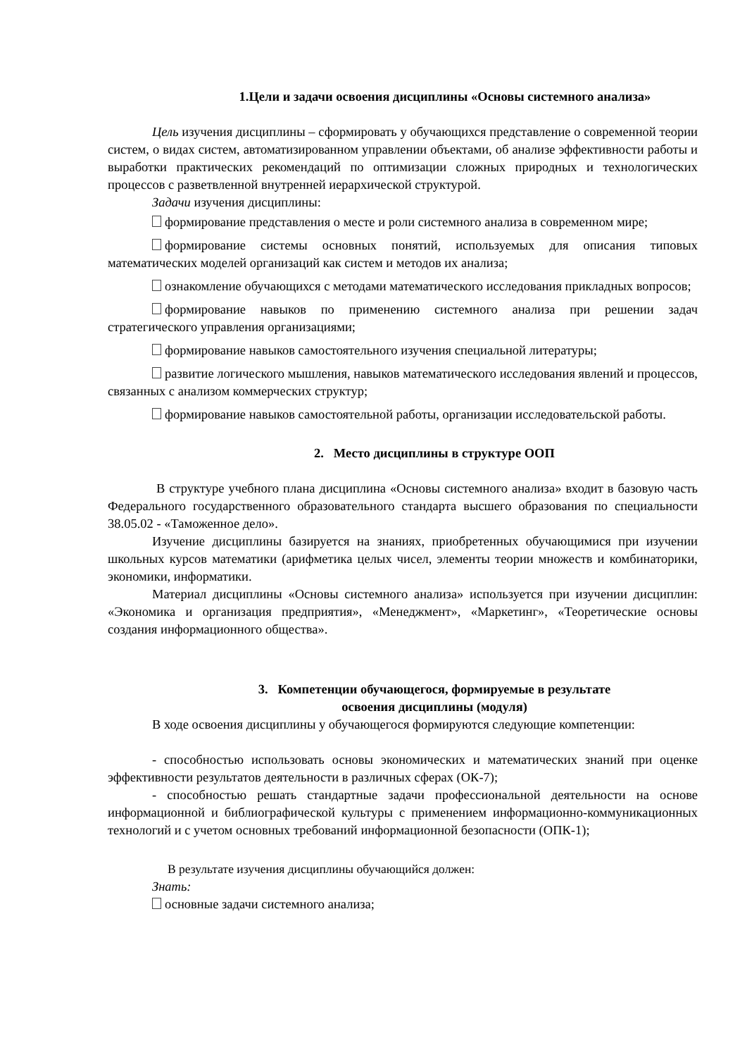1.Цели и задачи освоения дисциплины «Основы системного анализа»
Цель изучения дисциплины – сформировать у обучающихся представление о современной теории систем, о видах систем, автоматизированном управлении объектами, об анализе эффективности работы и выработки практических рекомендаций по оптимизации сложных природных и технологических процессов с разветвленной внутренней иерархической структурой.
Задачи изучения дисциплины:
формирование представления о месте и роли системного анализа в современном мире;
формирование системы основных понятий, используемых для описания типовых математических моделей организаций как систем и методов их анализа;
ознакомление обучающихся с методами математического исследования прикладных вопросов;
формирование навыков по применению системного анализа при решении задач стратегического управления организациями;
формирование навыков самостоятельного изучения специальной литературы;
развитие логического мышления, навыков математического исследования явлений и процессов, связанных с анализом коммерческих структур;
формирование навыков самостоятельной работы, организации исследовательской работы.
2. Место дисциплины в структуре ООП
В структуре учебного плана дисциплина «Основы системного анализа» входит в базовую часть Федерального государственного образовательного стандарта высшего образования по специальности 38.05.02 - «Таможенное дело».
Изучение дисциплины базируется на знаниях, приобретенных обучающимися при изучении школьных курсов математики (арифметика целых чисел, элементы теории множеств и комбинаторики, экономики, информатики.
Материал дисциплины «Основы системного анализа» используется при изучении дисциплин: «Экономика и организация предприятия», «Менеджмент», «Маркетинг», «Теоретические основы создания информационного общества».
3. Компетенции обучающегося, формируемые в результате
освоения дисциплины (модуля)
В ходе освоения дисциплины у обучающегося формируются следующие компетенции:
- способностью использовать основы экономических и математических знаний при оценке эффективности результатов деятельности в различных сферах (ОК-7);
- способностью решать стандартные задачи профессиональной деятельности на основе информационной и библиографической культуры с применением информационно-коммуникационных технологий и с учетом основных требований информационной безопасности (ОПК-1);
В результате изучения дисциплины обучающийся должен:
Знать:
основные задачи системного анализа;